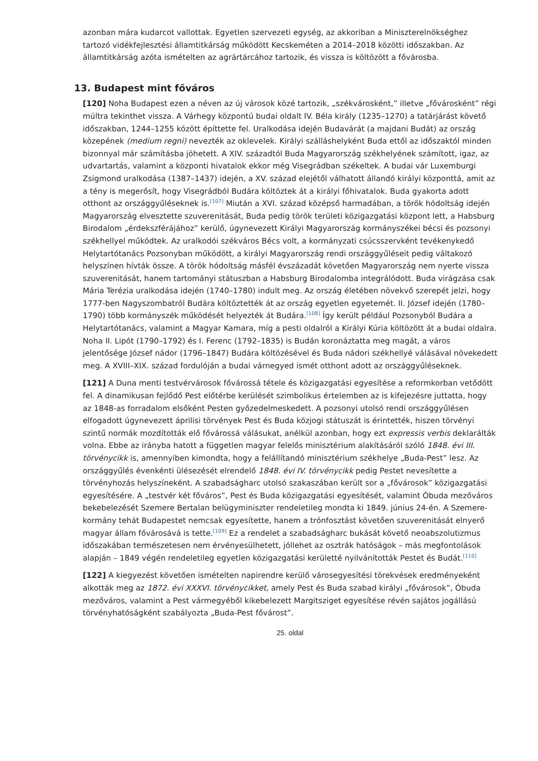azonban mára kudarcot vallottak. Egyetlen szervezeti egység, az akkoriban a Miniszterelnökséghez tartozó vidékfejlesztési államtitkárság működött Kecskeméten a 2014–2018 közötti időszakban. Az államtitkárság azóta ismételten az agrártárcához tartozik, és vissza is költözött a fővárosba.
13. Budapest mint főváros
[120] Noha Budapest ezen a néven az új városok közé tartozik, „székvárosként,” illetve „fővárosként” régi múltra tekinthet vissza. A Várhegy központú budai oldalt IV. Béla király (1235–1270) a tatárjárást követő időszakban, 1244–1255 között építtette fel. Uralkodása idején Budavárát (a majdani Budát) az ország közepének (medium regni) nevezték az oklevelek. Királyi szálláshelyként Buda ettől az időszaktól minden bizonnyal már számításba jöhetett. A XIV. századtól Buda Magyarország székhelyének számított, igaz, az udvartartás, valamint a központi hivatalok ekkor még Visegrádban székeltek. A budai vár Luxemburgi Zsigmond uralkodása (1387–1437) idején, a XV. század elejétől válhatott állandó királyi központtá, amit az a tény is megerősít, hogy Visegrádból Budára költöztek át a királyi főhivatalok. Buda gyakorta adott otthont az országgyűléseknek is.<sup>[107]</sup> Miután a XVI. század középső harmadában, a török hódoltság idején Magyarország elvesztette szuverenitását, Buda pedig török területi közigazgatási központ lett, a Habsburg Birodalom „érdekszférájához” kerülő, úgynevezett Királyi Magyarország kormányszékei bécsi és pozsonyi székhellyel működtek. Az uralkodói székváros Bécs volt, a kormányzati csúcsszervként tevékenykedő Helytartótanács Pozsonyban működött, a királyi Magyarország rendi országgyűléseit pedig váltakozó helyszínen hívták össze. A török hódoltság másfél évszázadát követően Magyarország nem nyerte vissza szuverenitását, hanem tartományi státuszban a Habsburg Birodalomba integrálódott. Buda virágzása csak Mária Terézia uralkodása idején (1740–1780) indult meg. Az ország életében növekvő szerepét jelzi, hogy 1777-ben Nagyszombatról Budára költöztették át az ország egyetlen egyetemét. II. József idején (1780–1790) több kormányszék működését helyezték át Budára.<sup>[108]</sup> Így került például Pozsonyból Budára a Helytartótanács, valamint a Magyar Kamara, míg a pesti oldalról a Királyi Kúria költözött át a budai oldalra. Noha II. Lipót (1790–1792) és I. Ferenc (1792–1835) is Budán koronáztatta meg magát, a város jelentősége József nádor (1796–1847) Budára költözésével és Buda nádori székhellyé válásával növekedett meg. A XVIII–XIX. század fordulóján a budai várnegyed ismét otthont adott az országgyűléseknek.
[121] A Duna menti testvérvárosok fővárossá tétele és közigazgatási egyesítése a reformkorban vetődött fel. A dinamikusan fejlődő Pest előtérbe kerülését szimbolikus értelemben az is kifejezésre juttatta, hogy az 1848-as forradalom elsőként Pesten győzedelmeskedett. A pozsonyi utolsó rendi országgyűlésen elfogadott úgynevezett áprilisi törvények Pest és Buda közjogi státuszát is érintették, hiszen törvényi szintű normák mozdították elő fővárossá válásukat, anélkül azonban, hogy ezt expressis verbis deklarálták volna. Ebbe az irányba hatott a független magyar felelős minisztérium alakításáról szóló 1848. évi III. törvénycikk is, amennyiben kimondta, hogy a felállítandó minisztérium székhelye „Buda-Pest” lesz. Az országgyűlés évenkénti ülésezését elrendelő 1848. évi IV. törvénycikk pedig Pestet nevesítette a törvényhozás helyszíneként. A szabadságharc utolsó szakaszában került sor a „fővárosok” közigazgatási egyesítésére. A „testvér két főváros”, Pest és Buda közigazgatási egyesítését, valamint Óbuda mezőváros bekebelezését Szemere Bertalan belügyminiszter rendeletileg mondta ki 1849. június 24-én. A Szemere-kormány tehát Budapestet nemcsak egyesítette, hanem a trónfosztást követően szuverenitását elnyerő magyar állam fővárosává is tette.<sup>[109]</sup> Ez a rendelet a szabadságharc bukását követő neoabszolutizmus időszakában természetesen nem érvényesülhetett, jóllehet az osztrák hatóságok – más megfontolások alapján – 1849 végén rendeletileg egyetlen közigazgatási kerületté nyilvánították Pestet és Budát.<sup>[110]</sup>
[122] A kiegyezést követően ismételten napirendre kerülő városegyesítési törekvések eredményeként alkották meg az 1872. évi XXXVI. törvénycikket, amely Pest és Buda szabad királyi „fővárosok”, Óbuda mezőváros, valamint a Pest vármegyéből kikebelezett Margitsziget egyesítése révén sajátos jogállású törvényhatóságként szabályozta „Buda-Pest fővárost”.
25. oldal